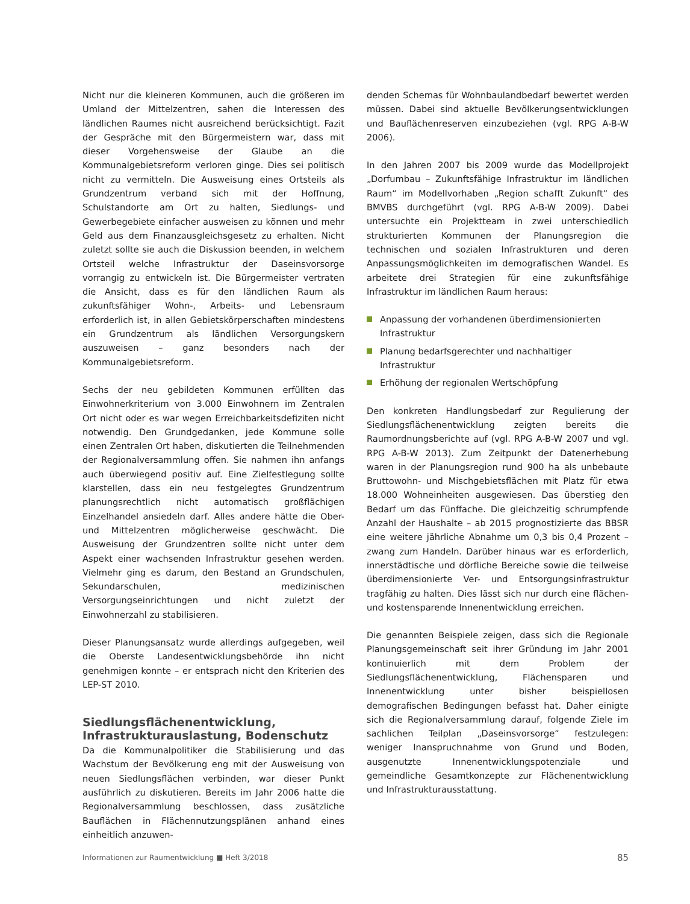Nicht nur die kleineren Kommunen, auch die größeren im Umland der Mittelzentren, sahen die Interessen des ländlichen Raumes nicht ausreichend berücksichtigt. Fazit der Gespräche mit den Bürgermeistern war, dass mit dieser Vorgehensweise der Glaube an die Kommunalgebietsreform verloren ginge. Dies sei politisch nicht zu vermitteln. Die Ausweisung eines Ortsteils als Grundzentrum verband sich mit der Hoffnung, Schulstandorte am Ort zu halten, Siedlungs- und Gewerbegebiete einfacher ausweisen zu können und mehr Geld aus dem Finanzausgleichsgesetz zu erhalten. Nicht zuletzt sollte sie auch die Diskussion beenden, in welchem Ortsteil welche Infrastruktur der Daseinsvorsorge vorrangig zu entwickeln ist. Die Bürgermeister vertraten die Ansicht, dass es für den ländlichen Raum als zukunftsfähiger Wohn-, Arbeits- und Lebensraum erforderlich ist, in allen Gebietskörperschaften mindestens ein Grundzentrum als ländlichen Versorgungskern auszuweisen – ganz besonders nach der Kommunalgebietsreform.
Sechs der neu gebildeten Kommunen erfüllten das Einwohnerkriterium von 3.000 Einwohnern im Zentralen Ort nicht oder es war wegen Erreichbarkeitsdefiziten nicht notwendig. Den Grundgedanken, jede Kommune solle einen Zentralen Ort haben, diskutierten die Teilnehmenden der Regionalversammlung offen. Sie nahmen ihn anfangs auch überwiegend positiv auf. Eine Zielfestlegung sollte klarstellen, dass ein neu festgelegtes Grundzentrum planungsrechtlich nicht automatisch großflächigen Einzelhandel ansiedeln darf. Alles andere hätte die Ober- und Mittelzentren möglicherweise geschwächt. Die Ausweisung der Grundzentren sollte nicht unter dem Aspekt einer wachsenden Infrastruktur gesehen werden. Vielmehr ging es darum, den Bestand an Grundschulen, Sekundarschulen, medizinischen Versorgungseinrichtungen und nicht zuletzt der Einwohnerzahl zu stabilisieren.
Dieser Planungsansatz wurde allerdings aufgegeben, weil die Oberste Landesentwicklungsbehörde ihn nicht genehmigen konnte – er entsprach nicht den Kriterien des LEP-ST 2010.
Siedlungsflächenentwicklung, Infrastrukturauslastung, Bodenschutz
Da die Kommunalpolitiker die Stabilisierung und das Wachstum der Bevölkerung eng mit der Ausweisung von neuen Siedlungsflächen verbinden, war dieser Punkt ausführlich zu diskutieren. Bereits im Jahr 2006 hatte die Regionalversammlung beschlossen, dass zusätzliche Bauflächen in Flächennutzungsplänen anhand eines einheitlich anzuwen-
denden Schemas für Wohnbaulandbedarf bewertet werden müssen. Dabei sind aktuelle Bevölkerungsentwicklungen und Bauflächenreserven einzubeziehen (vgl. RPG A-B-W 2006).
In den Jahren 2007 bis 2009 wurde das Modellprojekt „Dorfumbau – Zukunftsfähige Infrastruktur im ländlichen Raum“ im Modellvorhaben „Region schafft Zukunft“ des BMVBS durchgeführt (vgl. RPG A-B-W 2009). Dabei untersuchte ein Projektteam in zwei unterschiedlich strukturierten Kommunen der Planungsregion die technischen und sozialen Infrastrukturen und deren Anpassungsmöglichkeiten im demografischen Wandel. Es arbeitete drei Strategien für eine zukunftsfähige Infrastruktur im ländlichen Raum heraus:
Anpassung der vorhandenen überdimensionierten Infrastruktur
Planung bedarfsgerechter und nachhaltiger Infrastruktur
Erhöhung der regionalen Wertschöpfung
Den konkreten Handlungsbedarf zur Regulierung der Siedlungsflächenentwicklung zeigten bereits die Raumordnungsberichte auf (vgl. RPG A-B-W 2007 und vgl. RPG A-B-W 2013). Zum Zeitpunkt der Datenerhebung waren in der Planungsregion rund 900 ha als unbebaute Bruttowohn- und Mischgebietsflächen mit Platz für etwa 18.000 Wohneinheiten ausgewiesen. Das überstieg den Bedarf um das Fünffache. Die gleichzeitig schrumpfende Anzahl der Haushalte – ab 2015 prognostizierte das BBSR eine weitere jährliche Abnahme um 0,3 bis 0,4 Prozent – zwang zum Handeln. Darüber hinaus war es erforderlich, innerstädtische und dörfliche Bereiche sowie die teilweise überdimensionierte Ver- und Entsorgungsinfrastruktur tragfähig zu halten. Dies lässt sich nur durch eine flächen- und kostensparende Innenentwicklung erreichen.
Die genannten Beispiele zeigen, dass sich die Regionale Planungsgemeinschaft seit ihrer Gründung im Jahr 2001 kontinuierlich mit dem Problem der Siedlungsflächenentwicklung, Flächensparen und Innenentwicklung unter bisher beispiellosen demografischen Bedingungen befasst hat. Daher einigte sich die Regionalversammlung darauf, folgende Ziele im sachlichen Teilplan „Daseinsvorsorge“ festzulegen: weniger Inanspruchnahme von Grund und Boden, ausgenutzte Innenentwicklungspotenziale und gemeindliche Gesamtkonzepte zur Flächenentwicklung und Infrastrukturausstattung.
Informationen zur Raumentwicklung ■ Heft 3/2018 85